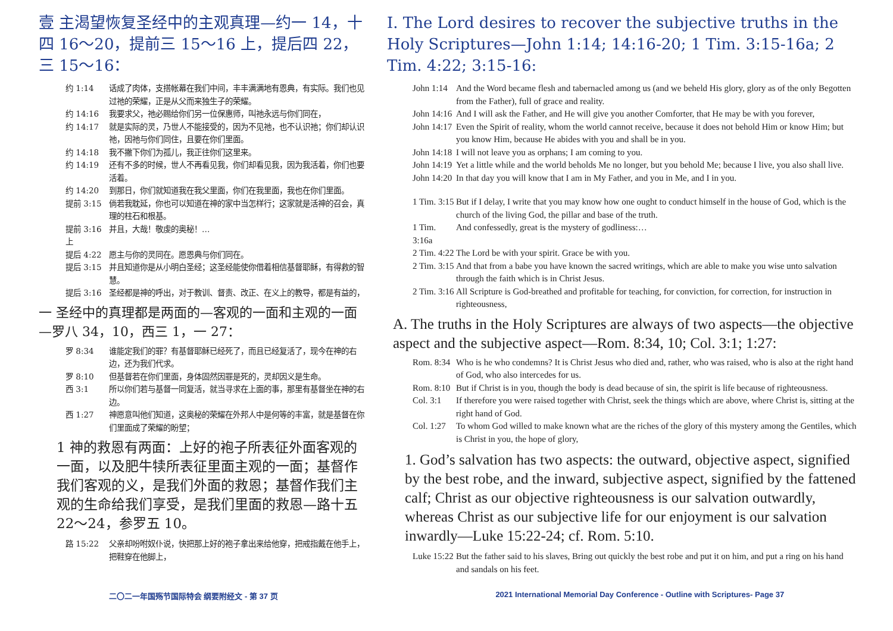壹 主渴望恢复圣经中的主观真理—约一 14，十四 16～20，提前三 15～16 上，提后四 22，三 15～16：
约 1:14 话成了肉体，支搭帐幕在我们中间，丰丰满满地有恩典，有实际。我们也见过祂的荣耀，正是从父而来独生子的荣耀。
约 14:16 我要求父，祂必赐给你们另一位保惠师，叫祂永远与你们同在，
约 14:17 就是实际的灵，乃世人不能接受的，因为不见祂，也不认识祂；你们却认识祂，因祂与你们同住，且要在你们里面。
约 14:18 我不撇下你们为孤儿，我正往你们这里来。
约 14:19 还有不多的时候，世人不再看见我，你们却看见我，因为我活着，你们也要活着。
约 14:20 到那日，你们就知道我在我父里面，你们在我里面，我也在你们里面。
提前 3:15 倘若我耽延，你也可以知道在神的家中当怎样行；这家就是活神的召会，真理的柱石和根基。
提前 3:16 上 并且，大哉！敬虔的奥秘！…
提后 4:22 愿主与你的灵同在。愿恩典与你们同在。
提后 3:15 并且知道你是从小明白圣经；这圣经能使你借着相信基督耶稣，有得救的智慧。
提后 3:16 圣经都是神的呼出，对于教训、督责、改正、在义上的教导，都是有益的，
一 圣经中的真理都是两面的—客观的一面和主观的一面—罗八 34，10，西三 1，一 27：
罗 8:34 谁能定我们的罪？有基督耶稣已经死了，而且已经复活了，现今在神的右边，还为我们代求。
罗 8:10 但基督若在你们里面，身体固然因罪是死的，灵却因义是生命。
西 3:1 所以你们若与基督一同复活，就当寻求在上面的事，那里有基督坐在神的右边。
西 1:27 神愿意叫他们知道，这奥秘的荣耀在外邦人中是何等的丰富，就是基督在你们里面成了荣耀的盼望；
1 神的救恩有两面：上好的袍子所表征外面客观的一面，以及肥牛犊所表征里面主观的一面；基督作我们客观的义，是我们外面的救恩；基督作我们主观的生命给我们享受，是我们里面的救恩—路十五 22～24，参罗五 10。
路 15:22 父亲却吩咐奴仆说，快把那上好的袍子拿出来给他穿，把戒指戴在他手上，把鞋穿在他脚上，
I. The Lord desires to recover the subjective truths in the Holy Scriptures—John 1:14; 14:16-20; 1 Tim. 3:15-16a; 2 Tim. 4:22; 3:15-16:
John 1:14 And the Word became flesh and tabernacled among us (and we beheld His glory, glory as of the only Begotten from the Father), full of grace and reality.
John 14:16 And I will ask the Father, and He will give you another Comforter, that He may be with you forever,
John 14:17 Even the Spirit of reality, whom the world cannot receive, because it does not behold Him or know Him; but you know Him, because He abides with you and shall be in you.
John 14:18 I will not leave you as orphans; I am coming to you.
John 14:19 Yet a little while and the world beholds Me no longer, but you behold Me; because I live, you also shall live.
John 14:20 In that day you will know that I am in My Father, and you in Me, and I in you.
1 Tim. 3:15 But if I delay, I write that you may know how one ought to conduct himself in the house of God, which is the church of the living God, the pillar and base of the truth.
1 Tim. 3:16a And confessedly, great is the mystery of godliness:…
2 Tim. 4:22 The Lord be with your spirit. Grace be with you.
2 Tim. 3:15 And that from a babe you have known the sacred writings, which are able to make you wise unto salvation through the faith which is in Christ Jesus.
2 Tim. 3:16 All Scripture is God-breathed and profitable for teaching, for conviction, for correction, for instruction in righteousness,
A. The truths in the Holy Scriptures are always of two aspects—the objective aspect and the subjective aspect—Rom. 8:34, 10; Col. 3:1; 1:27:
Rom. 8:34 Who is he who condemns? It is Christ Jesus who died and, rather, who was raised, who is also at the right hand of God, who also intercedes for us.
Rom. 8:10 But if Christ is in you, though the body is dead because of sin, the spirit is life because of righteousness.
Col. 3:1 If therefore you were raised together with Christ, seek the things which are above, where Christ is, sitting at the right hand of God.
Col. 1:27 To whom God willed to make known what are the riches of the glory of this mystery among the Gentiles, which is Christ in you, the hope of glory,
1. God’s salvation has two aspects: the outward, objective aspect, signified by the best robe, and the inward, subjective aspect, signified by the fattened calf; Christ as our objective righteousness is our salvation outwardly, whereas Christ as our subjective life for our enjoyment is our salvation inwardly—Luke 15:22-24; cf. Rom. 5:10.
Luke 15:22 But the father said to his slaves, Bring out quickly the best robe and put it on him, and put a ring on his hand and sandals on his feet.
二〇二一年国殇节国际特会 纲要附经文 - 第 37 页 2021 International Memorial Day Conference - Outline with Scriptures- Page 37